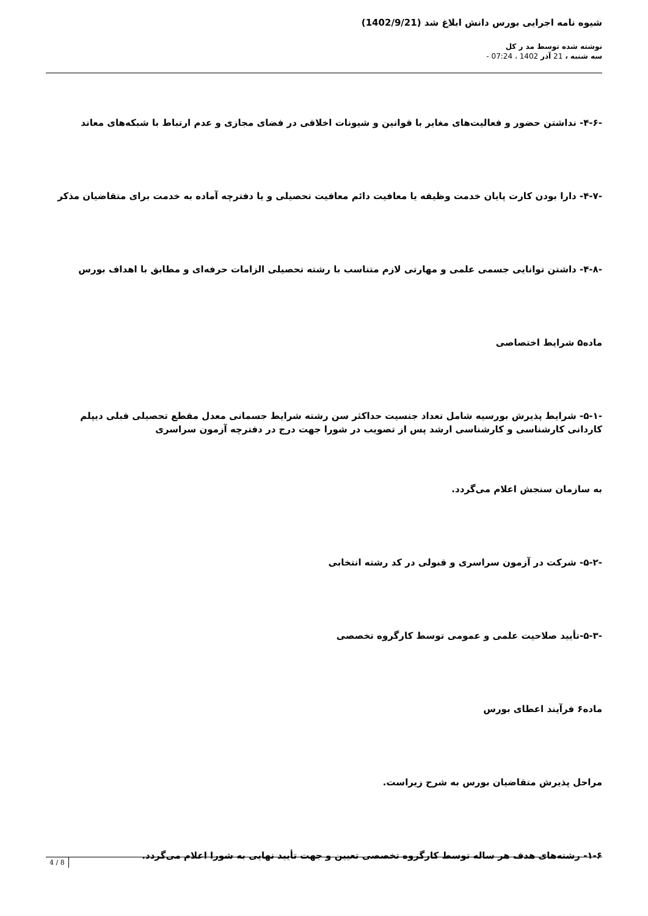شیوه نامه اجرایی بورس دانش ابلاغ شد (1402/9/21)
نوشته شده توسط مد ر کل
سه شنبه ، 21 آذر 1402 ، 07:24 -
-۴-۶- نداشتن حضور و فعالیت‌های مغایر با قوانین و شیونات اخلاقی در فضای مجازی و عدم ارتباط با شبکه‌های معاند
-۴-۷- دارا بودن کارت پایان خدمت وظیفه یا معافیت دائم معافیت تحصیلی و یا دفترچه آماده به خدمت برای متقاضیان مذکر
-۴-۸- داشتن توانایی جسمی علمی و مهارتی لازم متناسب با رشته تحصیلی الزامات حرفه‌ای و مطابق با اهداف بورس
ماده۵ شرایط اختصاصی
-۵-۱- شرایط پذیرش بورسیه شامل تعداد جنسیت حداکثر سن رشته شرایط جسمانی معدل مقطع تحصیلی قبلی دیپلم کاردانی کارشناسی و کارشناسی ارشد پس از تصویب در شورا جهت درج در دفترچه آزمون سراسری
به سازمان سنجش اعلام می‌گردد.
-۵-۲- شرکت در آزمون سراسری و قبولی در کد رشته انتخابی
-۵-۳-تأیید صلاحیت علمی و عمومی توسط کارگروه تخصصی
ماده۶ فرآیند اعطای بورس
مراحل پذیرش متقاضیان بورس به شرح زیراست.
۱-۶- رشته‌های هدف هر ساله توسط کارگروه تخصصی تعیین و جهت تأیید نهایی به شورا اعلام می‌گردد.
4 / 8